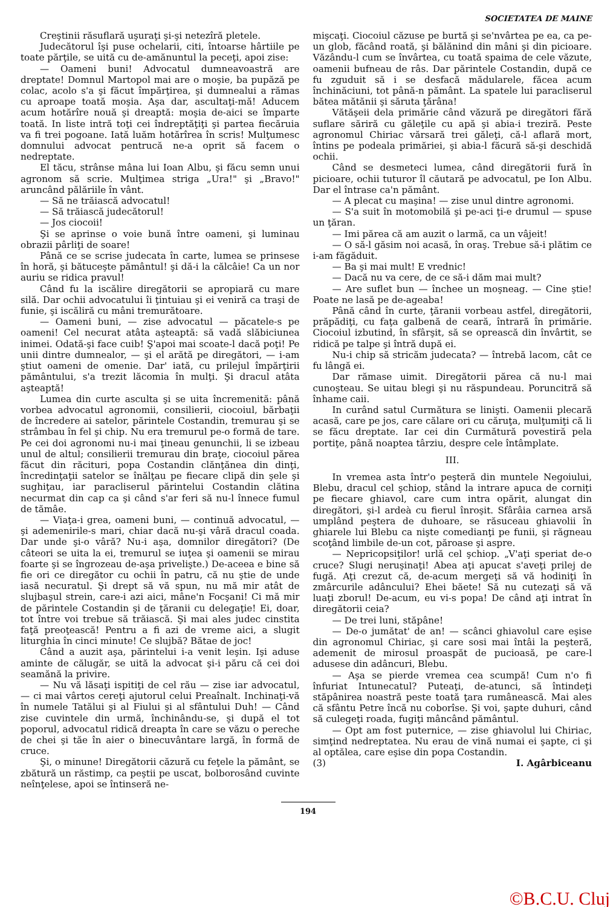SOCIETATEA DE MAINE
Creştinii răsuflară uşuraţi şi-şi netezîră pletele.
Judecătorul îşi puse ochelarii, citi, întoarse hârtiile pe toate părţile, se uită cu de-amănuntul la peceţi, apoi zise:
— Oameni buni! Advocatul dumneavoastră are dreptate! Domnul Martopol mai are o moşie, ba pupăză pe colac, acolo s'a şi făcut împărţirea, şi dumnealui a rămas cu aproape toată moşia. Aşa dar, ascultaţi-mă! Aducem acum hotărîre nouă şi dreaptă: moşia de-aici se împarte toată. In liste intră toţi cei îndreptăţiţi şi partea fiecăruia va fi trei pogoane. Iată luăm hotărîrea în scris! Mulţumesc domnului advocat pentrucă ne-a oprit să facem o nedreptate.
El tăcu, strânse mâna lui Ioan Albu, şi făcu semn unui agronom să scrie. Mulţimea striga „Ura!" şi „Bravo!" aruncând pălăriile în vânt.
— Să ne trăiască advocatul!
— Să trăiască judecătorul!
— Jos ciocoii!
Şi se aprinse o voie bună între oameni, şi luminau obrazii pârliţi de soare!
Până ce se scrise judecata în carte, lumea se prinsese în horă, şi bătuceşte pământul! şi dă-i la călcâie! Ca un nor auriu se ridica pravul!
Când fu la iscălire diregătorii se apropiară cu mare silă. Dar ochii advocatului îi ţintuiau şi ei veniră ca traşi de funie, şi iscăliră cu mâni tremurătoare.
— Oameni buni, — zise advocatul — păcatele-s pe oameni! Cel necurat atâta aşteaptă: să vadă slăbiciunea inimei. Odată-şi face cuib! Ş'apoi mai scoate-l dacă poţi! Pe unii dintre dumnealor, — şi el arătă pe diregători, — i-am ştiut oameni de omenie. Dar' iată, cu prilejul împărţirii pământului, s'a trezit lăcomia în mulţi. Şi dracul atâta aşteaptă!
Lumea din curte asculta şi se uita încremenită: până vorbea advocatul agronomii, consilierii, ciocoiul, bărbaţii de încredere ai satelor, părintele Costandin, tremurau şi se strâmbau în fel şi chip. Nu era tremurul pe-o formă de tare. Pe cei doi agronomi nu-i mai ţineau genunchii, li se izbeau unul de altul; consilierii tremurau din braţe, ciocoiul părea făcut din răcituri, popa Costandin clănţănea din dinţi, încredinţaţii satelor se înălţau pe fiecare clipă din şele şi sughiţau, iar paracliserul părintelui Costandin clătina necurmat din cap ca şi când s'ar feri să nu-l înnece fumul de tămâe.
— Viaţa-i grea, oameni buni, — continuă advocatul, — şi ademenirile-s mari, chiar dacă nu-şi vâră dracul coada. Dar unde şi-o vâră? Nu-i aşa, domnilor diregători? (De câteori se uita la ei, tremurul se iuţea şi oamenii se mirau foarte şi se îngrozeau de-aşa privelişte.) De-aceea e bine să fie ori ce diregător cu ochii în patru, că nu ştie de unde iasă necuratul. Şi drept să vă spun, nu mă mir atât de slujbaşul strein, care-i azi aici, mâne'n Focşani! Ci mă mir de părintele Costandin şi de ţăranii cu delegaţie! Ei, doar, tot între voi trebue să trăiască. Şi mai ales judec cinstita faţă preoţească! Pentru a fi azi de vreme aici, a slugit liturghia în cinci minute! Ce slujbă? Bătae de joc!
Când a auzit aşa, părintelui i-a venit leşin. Işi aduse aminte de călugăr, se uită la advocat şi-i păru că cei doi seamănă la privire.
— Nu vă lăsaţi ispitiţi de cel rău — zise iar advocatul, — ci mai vârtos cereţi ajutorul celui Preaînalt. Inchinaţi-vă în numele Tatălui şi al Fiului şi al sfântului Duh! — Când zise cuvintele din urmă, închinându-se, şi după el tot poporul, advocatul ridică dreapta în care se văzu o pereche de chei şi tăe în aier o binecuvântare largă, în formă de cruce.
Şi, o minune! Diregătorii căzură cu feţele la pământ, se zbătură un răstimp, ca peştii pe uscat, bolborosând cuvinte neînţelese, apoi se întinseră ne-
mişcaţi. Ciocoiul căzuse pe burtă şi se'nvârtea pe ea, ca pe-un glob, făcând roată, şi bălănind din mâni şi din picioare. Văzându-l cum se învârtea, cu toată spaima de cele văzute, oamenii bufneau de râs. Dar părintele Costandin, după ce fu zguduit să i se desfacă mădularele, făcea acum închinăciuni, tot până-n pământ. La spatele lui paracliserul bătea mătănii şi săruta ţărâna!
Vătăşeii dela primărie când văzură pe diregători fără suflare săriră cu găleţile cu apă şi abia-i treziră. Peste agronomul Chiriac vărsară trei găleţi, că-l aflară mort, întins pe podeala primăriei, şi abia-l făcură să-şi deschidă ochii.
Când se desmeteci lumea, când diregătorii fură în picioare, ochii tuturor îl căutară pe advocatul, pe Ion Albu. Dar el întrase ca'n pământ.
— A plecat cu maşina! — zise unul dintre agronomi.
— S'a suit în motomobilă şi pe-aci ţi-e drumul — spuse un ţăran.
— Imi părea că am auzit o larmă, ca un vâjeit!
— O să-l găsim noi acasă, în oraş. Trebue să-i plătim ce i-am făgăduit.
— Ba şi mai mult! E vrednic!
— Dacă nu va cere, de ce să-i dăm mai mult?
— Are suflet bun — închee un moşneag. — Cine ştie! Poate ne lasă pe de-ageaba!
Până când în curte, ţăranii vorbeau astfel, diregătorii, prăpădiţi, cu faţa galbenă de ceară, întrară în primărie. Ciocoiul izbutind, în sfârşit, să se oprească din învârtit, se ridică pe talpe şi întră după ei.
Nu-i chip să stricăm judecata? — întrebă lacom, cât ce fu lângă ei.
Dar rămase uimit. Diregătorii părea că nu-l mai cunoşteau. Se uitau blegi şi nu răspundeau. Poruncitră să înhame caii.
In curând satul Curmătura se linişti. Oamenii plecară acasă, care pe jos, care călare ori cu căruţa, mulţumiţi că li se făcu dreptate. Iar cei din Curmătură povestiră pela portiţe, până noaptea târziu, despre cele întâmplate.
III.
In vremea asta într'o peşteră din muntele Negoiului, Blebu, dracul cel şchiop, stând la intrare apuca de corniţi pe fiecare ghiavol, care cum intra opărit, alungat din diregători, şi-l ardeà cu fierul înroşit. Sfârâia carnea arsă umplând peştera de duhoare, se răsuceau ghiavolii în ghiarele lui Blebu ca nişte comedianţi pe funii, şi răgneau scoţând limbile de-un cot, păroase şi aspre.
— Nepricopsiţilor! urlă cel şchiop. „V'aţi speriat de-o cruce? Slugi neruşinaţi! Abea aţi apucat s'aveţi prilej de fugă. Aţi crezut că, de-acum mergeţi să vă hodiniţi în zmârcurile adâncului? Ehei băete! Să nu cutezaţi să vă luaţi zborul! De-acum, eu vi-s popa! De când aţi intrat în diregătorii ceia?
— De trei luni, stăpâne!
— De-o jumătat' de an! — scânci ghiavolul care eşise din agronomul Chiriac, şi care sosi mai întâi la peşteră, ademenit de mirosul proaspăt de pucioasă, pe care-l adusese din adâncuri, Blebu.
— Aşa se pierde vremea cea scumpă! Cum n'o fi înfuriat Intunecatul? Puteaţi, de-atunci, să întindeţi stăpânirea noastră peste toată ţara rumânească. Mai ales că sfântu Petre încă nu coborîse. Şi voi, şapte duhuri, când să culegeţi roada, fugiţi mâncând pământul.
— Opt am fost puternice, — zise ghiavolul lui Chiriac, simţind nedreptatea. Nu erau de vină numai ei şapte, ci şi al optălea, care eşise din popa Costandin.
(3) I. Agârbiceanu
194
©B.C.U. Cluj